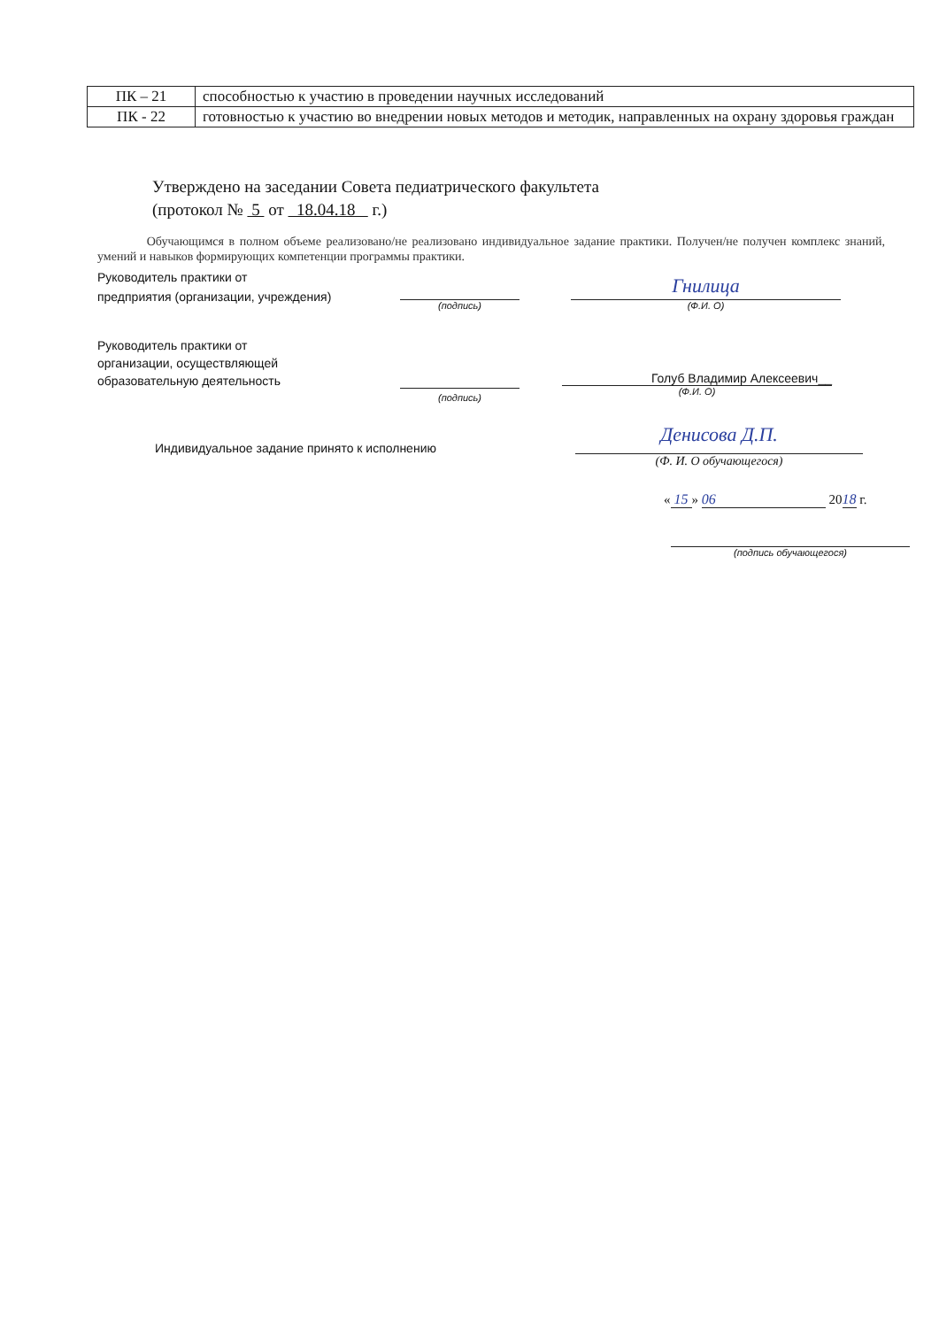| ПК – 21 | способностью к участию в проведении научных исследований |
| ПК - 22 | готовностью к участию во внедрении новых методов и методик, направленных на охрану здоровья граждан |
Утверждено на заседании Совета педиатрического факультета
(протокол № 5 от 18.04.18 г.)
Обучающимся в полном объеме реализовано/не реализовано индивидуальное задание практики. Получен/не получен комплекс знаний, умений и навыков формирующих компетенции программы практики.
Руководитель практики от
предприятия (организации, учреждения)
(подпись)
Гнилица
(Ф.И. О)
Руководитель практики от
организации, осуществляющей
образовательную деятельность
(подпись)
Голуб Владимир Алексеевич__
(Ф.И. О)
Индивидуальное задание принято к исполнению
Денисова Д.П.
(Ф. И. О обучающегося)
« 15 » 06 2018 г.
(подпись обучающегося)